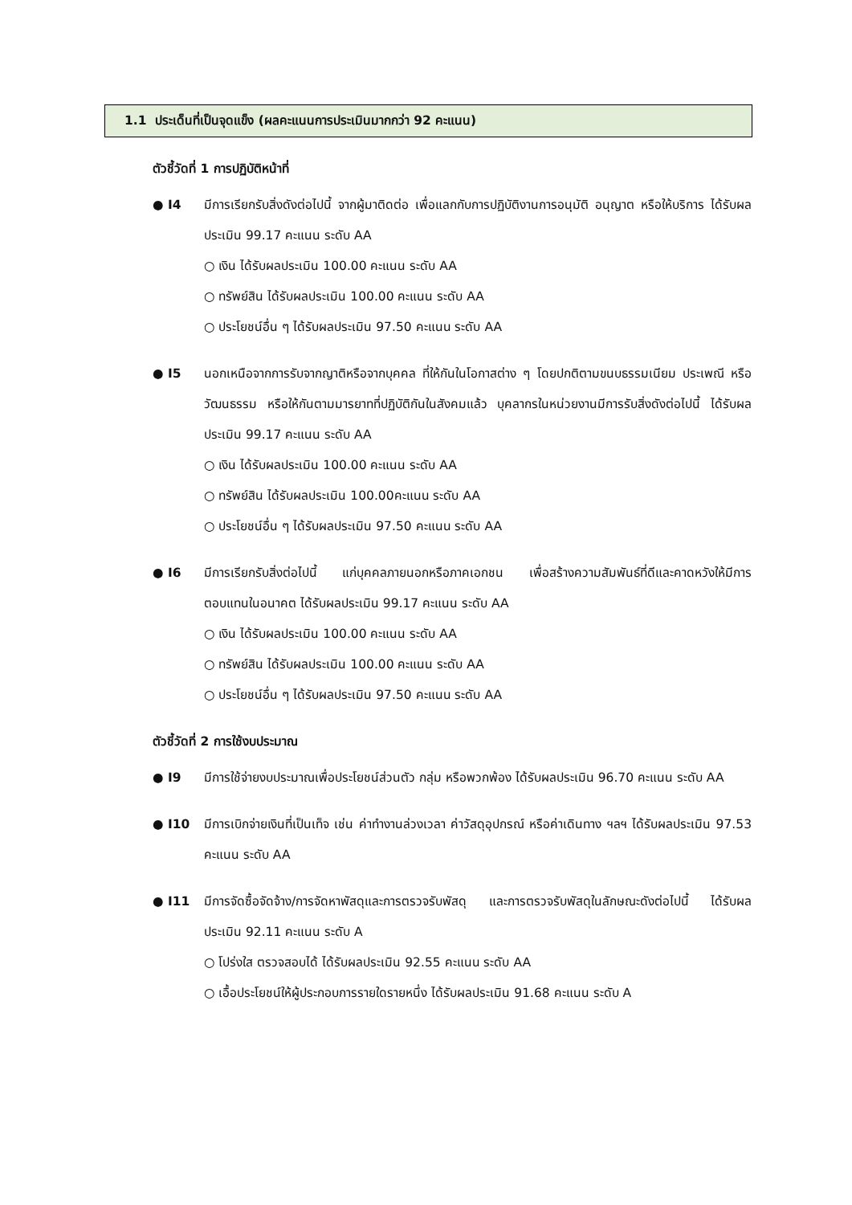1.1 ประเด็นที่เป็นจุดแข็ง (ผลคะแนนการประเมินมากกว่า 92 คะแนน)
ตัวชี้วัดที่ 1 การปฏิบัติหน้าที่
● I4 มีการเรียกรับสิ่งดังต่อไปนี้ จากผู้มาติดต่อ เพื่อแลกกับการปฏิบัติงานการอนุมัติ อนุญาต หรือให้บริการ ได้รับผลประเมิน 99.17 คะแนน ระดับ AA
○ เงิน ได้รับผลประเมิน 100.00 คะแนน ระดับ AA
○ ทรัพย์สิน ได้รับผลประเมิน 100.00 คะแนน ระดับ AA
○ ประโยชน์อื่น ๆ ได้รับผลประเมิน 97.50 คะแนน ระดับ AA
● I5 นอกเหนือจากการรับจากญาติหรือจากบุคคล ที่ให้กันในโอกาสต่าง ๆ โดยปกติตามขนบธรรมเนียม ประเพณี หรือวัฒนธรรม หรือให้กันตามมารยาทที่ปฏิบัติกันในสังคมแล้ว บุคลากรในหน่วยงานมีการรับสิ่งดังต่อไปนี้ ได้รับผลประเมิน 99.17 คะแนน ระดับ AA
○ เงิน ได้รับผลประเมิน 100.00 คะแนน ระดับ AA
○ ทรัพย์สิน ได้รับผลประเมิน 100.00คะแนน ระดับ AA
○ ประโยชน์อื่น ๆ ได้รับผลประเมิน 97.50 คะแนน ระดับ AA
● I6 มีการเรียกรับสิ่งต่อไปนี้ แก่บุคคลภายนอกหรือภาคเอกชน เพื่อสร้างความสัมพันธ์ที่ดีและคาดหวังให้มีการตอบแทนในอนาคต ได้รับผลประเมิน 99.17 คะแนน ระดับ AA
○ เงิน ได้รับผลประเมิน 100.00 คะแนน ระดับ AA
○ ทรัพย์สิน ได้รับผลประเมิน 100.00 คะแนน ระดับ AA
○ ประโยชน์อื่น ๆ ได้รับผลประเมิน 97.50 คะแนน ระดับ AA
ตัวชี้วัดที่ 2 การใช้งบประมาณ
● I9 มีการใช้จ่ายงบประมาณเพื่อประโยชน์ส่วนตัว กลุ่ม หรือพวกพ้อง ได้รับผลประเมิน 96.70 คะแนน ระดับ AA
● I10 มีการเบิกจ่ายเงินที่เป็นเท็จ เช่น ค่าทำงานล่วงเวลา ค่าวัสดุอุปกรณ์ หรือค่าเดินทาง ฯลฯ ได้รับผลประเมิน 97.53 คะแนน ระดับ AA
● I11 มีการจัดซื้อจัดจ้าง/การจัดหาพัสดุและการตรวจรับพัสดุ และการตรวจรับพัสดุในลักษณะดังต่อไปนี้ ได้รับผลประเมิน 92.11 คะแนน ระดับ A
○ โปร่งใส ตรวจสอบได้ ได้รับผลประเมิน 92.55 คะแนน ระดับ AA
○ เอื้อประโยชน์ให้ผู้ประกอบการรายใดรายหนึ่ง ได้รับผลประเมิน 91.68 คะแนน ระดับ A